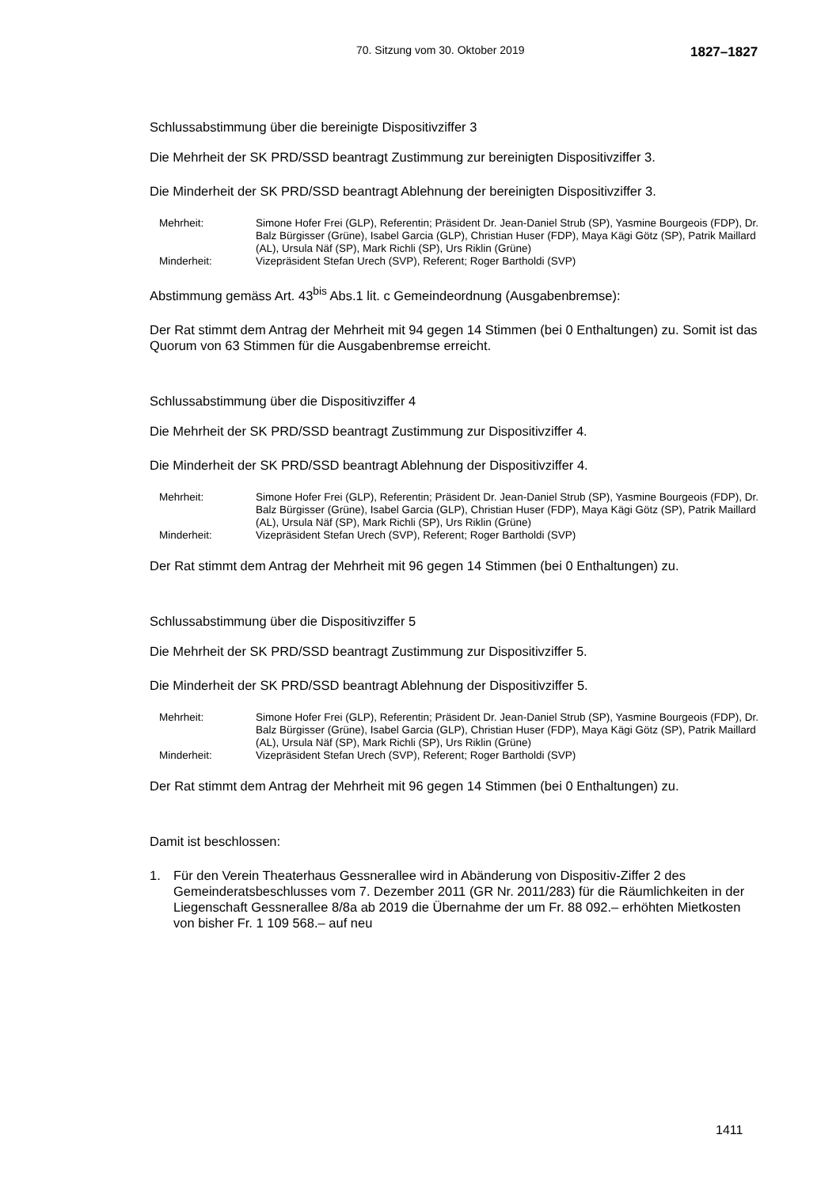70. Sitzung vom 30. Oktober 2019 1827–1827
Schlussabstimmung über die bereinigte Dispositivziffer 3
Die Mehrheit der SK PRD/SSD beantragt Zustimmung zur bereinigten Dispositivziffer 3.
Die Minderheit der SK PRD/SSD beantragt Ablehnung der bereinigten Dispositivziffer 3.
| Mehrheit: | Simone Hofer Frei (GLP), Referentin; Präsident Dr. Jean-Daniel Strub (SP), Yasmine Bourgeois (FDP), Dr. Balz Bürgisser (Grüne), Isabel Garcia (GLP), Christian Huser (FDP), Maya Kägi Götz (SP), Patrik Maillard (AL), Ursula Näf (SP), Mark Richli (SP), Urs Riklin (Grüne) |
| Minderheit: | Vizepräsident Stefan Urech (SVP), Referent; Roger Bartholdi (SVP) |
Abstimmung gemäss Art. 43<sup>bis</sup> Abs.1 lit. c Gemeindeordnung (Ausgabenbremse):
Der Rat stimmt dem Antrag der Mehrheit mit 94 gegen 14 Stimmen (bei 0 Enthaltungen) zu. Somit ist das Quorum von 63 Stimmen für die Ausgabenbremse erreicht.
Schlussabstimmung über die Dispositivziffer 4
Die Mehrheit der SK PRD/SSD beantragt Zustimmung zur Dispositivziffer 4.
Die Minderheit der SK PRD/SSD beantragt Ablehnung der Dispositivziffer 4.
| Mehrheit: | Simone Hofer Frei (GLP), Referentin; Präsident Dr. Jean-Daniel Strub (SP), Yasmine Bourgeois (FDP), Dr. Balz Bürgisser (Grüne), Isabel Garcia (GLP), Christian Huser (FDP), Maya Kägi Götz (SP), Patrik Maillard (AL), Ursula Näf (SP), Mark Richli (SP), Urs Riklin (Grüne) |
| Minderheit: | Vizepräsident Stefan Urech (SVP), Referent; Roger Bartholdi (SVP) |
Der Rat stimmt dem Antrag der Mehrheit mit 96 gegen 14 Stimmen (bei 0 Enthaltungen) zu.
Schlussabstimmung über die Dispositivziffer 5
Die Mehrheit der SK PRD/SSD beantragt Zustimmung zur Dispositivziffer 5.
Die Minderheit der SK PRD/SSD beantragt Ablehnung der Dispositivziffer 5.
| Mehrheit: | Simone Hofer Frei (GLP), Referentin; Präsident Dr. Jean-Daniel Strub (SP), Yasmine Bourgeois (FDP), Dr. Balz Bürgisser (Grüne), Isabel Garcia (GLP), Christian Huser (FDP), Maya Kägi Götz (SP), Patrik Maillard (AL), Ursula Näf (SP), Mark Richli (SP), Urs Riklin (Grüne) |
| Minderheit: | Vizepräsident Stefan Urech (SVP), Referent; Roger Bartholdi (SVP) |
Der Rat stimmt dem Antrag der Mehrheit mit 96 gegen 14 Stimmen (bei 0 Enthaltungen) zu.
Damit ist beschlossen:
1. Für den Verein Theaterhaus Gessnerallee wird in Abänderung von Dispositiv-Ziffer 2 des Gemeinderatsbeschlusses vom 7. Dezember 2011 (GR Nr. 2011/283) für die Räumlichkeiten in der Liegenschaft Gessnerallee 8/8a ab 2019 die Übernahme der um Fr. 88 092.– erhöhten Mietkosten von bisher Fr. 1 109 568.– auf neu
1411